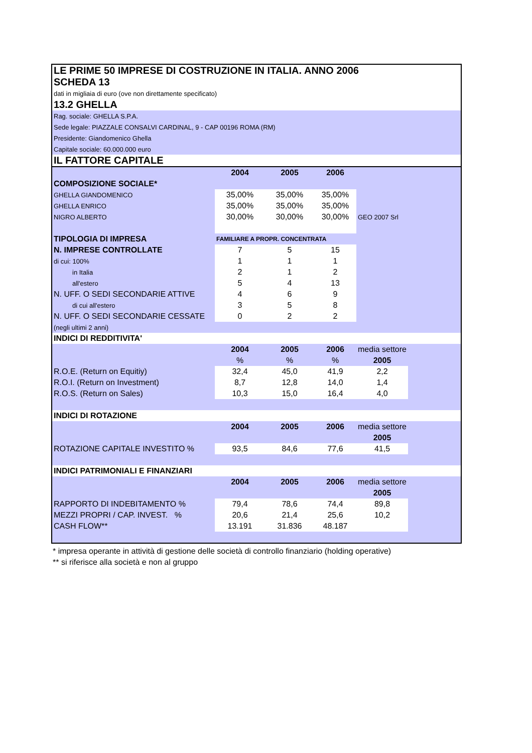| LE PRIME 50 IMPRESE DI COSTRUZIONE IN ITALIA. ANNO 2006 | | | | | |
| SCHEDA 13 | | | | | |
| dati in migliaia di euro (ove non direttamente specificato) | | | | | |
| 13.2 GHELLA | | | | | |
| Rag. sociale: GHELLA S.P.A. | | | | | |
| Sede legale: PIAZZALE CONSALVI CARDINAL, 9 - CAP 00196 ROMA (RM) | | | | | |
| Presidente: Giandomenico Ghella | | | | | |
| Capitale sociale: 60.000.000 euro | | | | | |
| IL FATTORE CAPITALE | | | | | |
| | 2004 | 2005 | 2006 | | |
| COMPOSIZIONE SOCIALE* | | | | | |
| GHELLA GIANDOMENICO | 35,00% | 35,00% | 35,00% | | |
| GHELLA ENRICO | 35,00% | 35,00% | 35,00% | | |
| NIGRO ALBERTO | 30,00% | 30,00% | 30,00% | GEO 2007 Srl | |
| TIPOLOGIA DI IMPRESA | FAMILIARE A PROPR. CONCENTRATA | | | | |
| N. IMPRESE CONTROLLATE | 7 | 5 | 15 | | |
| di cui: 100% | 1 | 1 | 1 | | |
| in Italia | 2 | 1 | 2 | | |
| all'estero | 5 | 4 | 13 | | |
| N. UFF. O SEDI SECONDARIE ATTIVE | 4 | 6 | 9 | | |
| di cui all'estero | 3 | 5 | 8 | | |
| N. UFF. O SEDI SECONDARIE CESSATE | 0 | 2 | 2 | | |
| (negli ultimi 2 anni) | | | | | |
| INDICI DI REDDITIVITA' | | | | | |
| | 2004 | 2005 | 2006 | media settore | |
| | % | % | % | 2005 | |
| R.O.E. (Return on Equitiy) | 32,4 | 45,0 | 41,9 | 2,2 | |
| R.O.I. (Return on Investment) | 8,7 | 12,8 | 14,0 | 1,4 | |
| R.O.S. (Return on Sales) | 10,3 | 15,0 | 16,4 | 4,0 | |
| INDICI DI ROTAZIONE | | | | | |
| | 2004 | 2005 | 2006 | media settore | |
| | | | | 2005 | |
| ROTAZIONE CAPITALE INVESTITO % | 93,5 | 84,6 | 77,6 | 41,5 | |
| INDICI PATRIMONIALI E FINANZIARI | | | | | |
| | 2004 | 2005 | 2006 | media settore | |
| | | | | 2005 | |
| RAPPORTO DI INDEBITAMENTO % | 79,4 | 78,6 | 74,4 | 89,8 | |
| MEZZI PROPRI / CAP. INVEST. % | 20,6 | 21,4 | 25,6 | 10,2 | |
| CASH FLOW** | 13.191 | 31.836 | 48.187 | | |
* impresa operante in attività di gestione delle società di controllo finanziario (holding operative)
** si riferisce alla società e non al gruppo